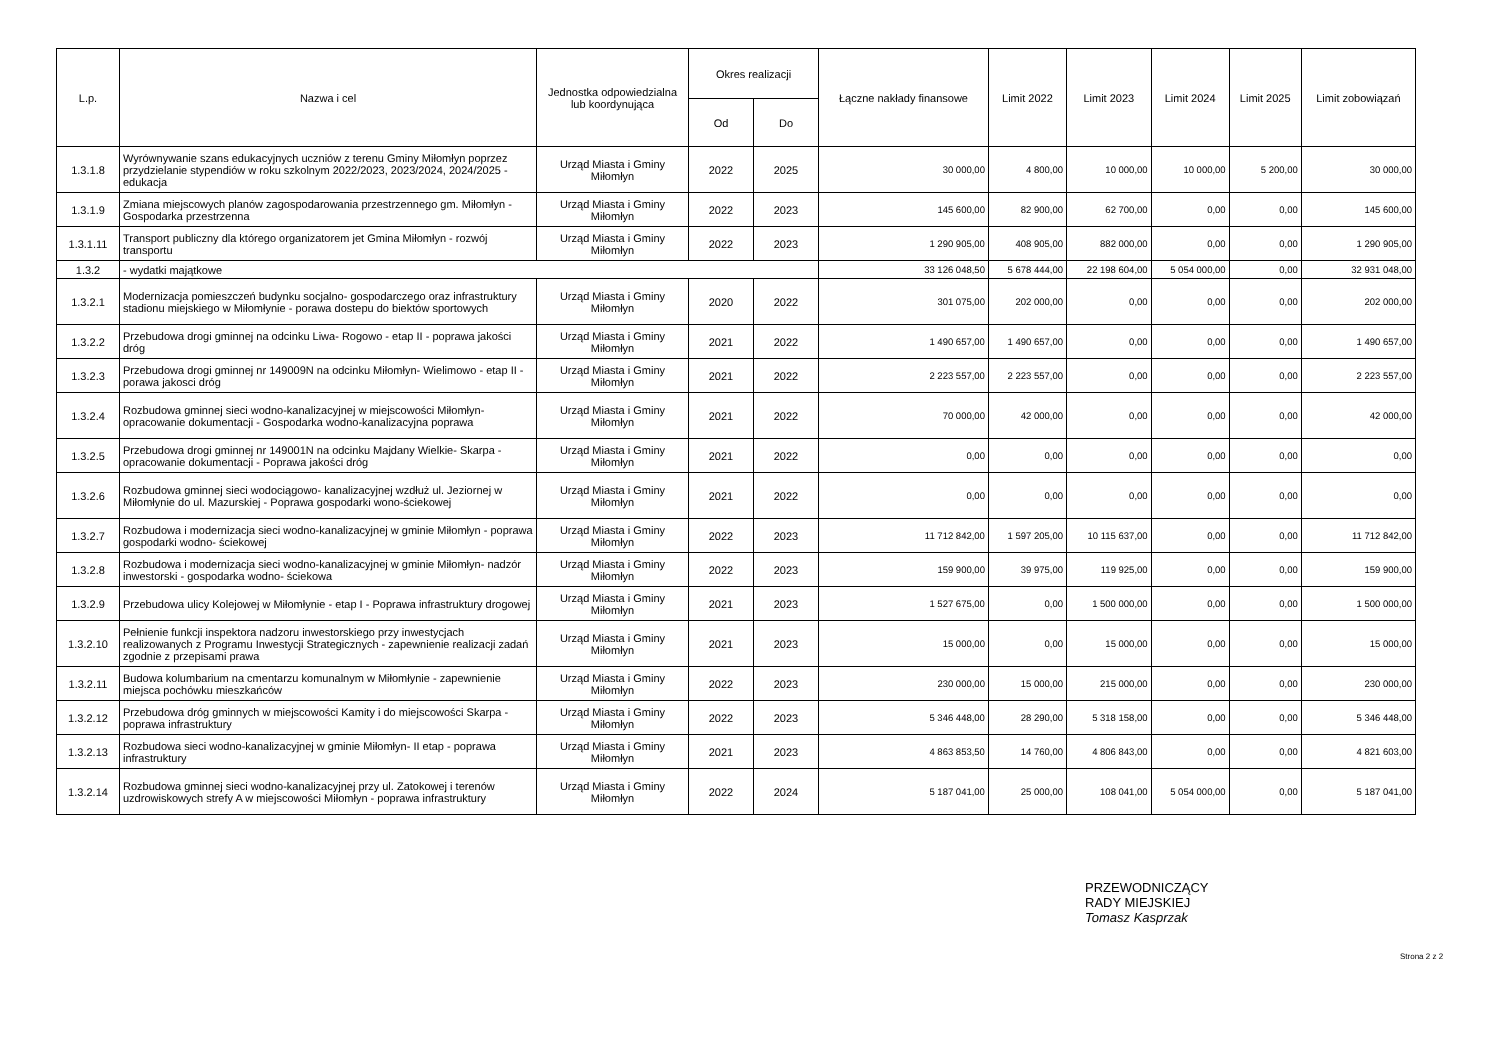| L.p. | Nazwa i cel | Jednostka odpowiedzialna lub koordynująca | Okres realizacji | | Łączne nakłady finansowe | Limit 2022 | Limit 2023 | Limit 2024 | Limit 2025 | Limit zobowiązań |
| --- | --- | --- | --- | --- | --- | --- | --- | --- | --- | --- |
| | | | Od | Do | | | | | | |
| 1.3.1.8 | Wyrównywanie szans edukacyjnych uczniów z terenu Gminy Miłomłyn poprzez przydzielanie stypendiów w roku szkolnym 2022/2023, 2023/2024, 2024/2025 - edukacja | Urząd Miasta i Gminy Miłomłyn | 2022 | 2025 | 30 000,00 | 4 800,00 | 10 000,00 | 10 000,00 | 5 200,00 | 30 000,00 |
| 1.3.1.9 | Zmiana miejscowych planów zagospodarowania przestrzennego gm. Miłomłyn - Gospodarka przestrzenna | Urząd Miasta i Gminy Miłomłyn | 2022 | 2023 | 145 600,00 | 82 900,00 | 62 700,00 | 0,00 | 0,00 | 145 600,00 |
| 1.3.1.11 | Transport publiczny dla którego organizatorem jet Gmina Miłomłyn - rozwój transportu | Urząd Miasta i Gminy Miłomłyn | 2022 | 2023 | 1 290 905,00 | 408 905,00 | 882 000,00 | 0,00 | 0,00 | 1 290 905,00 |
| 1.3.2 | - wydatki majątkowe | | | | 33 126 048,50 | 5 678 444,00 | 22 198 604,00 | 5 054 000,00 | 0,00 | 32 931 048,00 |
| 1.3.2.1 | Modernizacja pomieszczeń budynku socjalno- gospodarczego oraz infrastruktury stadionu miejskiego w Miłomłynie - porawa dostepu do biektów sportowych | Urząd Miasta i Gminy Miłomłyn | 2020 | 2022 | 301 075,00 | 202 000,00 | 0,00 | 0,00 | 0,00 | 202 000,00 |
| 1.3.2.2 | Przebudowa drogi gminnej na odcinku Liwa- Rogowo - etap II - poprawa jakości dróg | Urząd Miasta i Gminy Miłomłyn | 2021 | 2022 | 1 490 657,00 | 1 490 657,00 | 0,00 | 0,00 | 0,00 | 1 490 657,00 |
| 1.3.2.3 | Przebudowa drogi gminnej nr 149009N na odcinku Miłomłyn- Wielimowo - etap II - porawa jakosci dróg | Urząd Miasta i Gminy Miłomłyn | 2021 | 2022 | 2 223 557,00 | 2 223 557,00 | 0,00 | 0,00 | 0,00 | 2 223 557,00 |
| 1.3.2.4 | Rozbudowa gminnej sieci wodno-kanalizacyjnej w miejscowości Miłomłyn- opracowanie dokumentacji - Gospodarka wodno-kanalizacyjna poprawa | Urząd Miasta i Gminy Miłomłyn | 2021 | 2022 | 70 000,00 | 42 000,00 | 0,00 | 0,00 | 0,00 | 42 000,00 |
| 1.3.2.5 | Przebudowa drogi gminnej nr 149001N na odcinku Majdany Wielkie- Skarpa - opracowanie dokumentacji - Poprawa jakości dróg | Urząd Miasta i Gminy Miłomłyn | 2021 | 2022 | 0,00 | 0,00 | 0,00 | 0,00 | 0,00 | 0,00 |
| 1.3.2.6 | Rozbudowa gminnej sieci wodociągowo- kanalizacyjnej wzdłuż ul. Jeziornej w Miłomłynie do ul. Mazurskiej - Poprawa gospodarki wono-ściekowej | Urząd Miasta i Gminy Miłomłyn | 2021 | 2022 | 0,00 | 0,00 | 0,00 | 0,00 | 0,00 | 0,00 |
| 1.3.2.7 | Rozbudowa i modernizacja sieci wodno-kanalizacyjnej w gminie Miłomłyn - poprawa gospodarki wodno- ściekowej | Urząd Miasta i Gminy Miłomłyn | 2022 | 2023 | 11 712 842,00 | 1 597 205,00 | 10 115 637,00 | 0,00 | 0,00 | 11 712 842,00 |
| 1.3.2.8 | Rozbudowa i modernizacja sieci wodno-kanalizacyjnej w gminie Miłomłyn- nadzór inwestorski - gospodarka wodno- ściekowa | Urząd Miasta i Gminy Miłomłyn | 2022 | 2023 | 159 900,00 | 39 975,00 | 119 925,00 | 0,00 | 0,00 | 159 900,00 |
| 1.3.2.9 | Przebudowa ulicy Kolejowej w Miłomłynie - etap I - Poprawa infrastruktury drogowej | Urząd Miasta i Gminy Miłomłyn | 2021 | 2023 | 1 527 675,00 | 0,00 | 1 500 000,00 | 0,00 | 0,00 | 1 500 000,00 |
| 1.3.2.10 | Pełnienie funkcji inspektora nadzoru inwestorskiego przy inwestycjach realizowanych z Programu Inwestycji Strategicznych - zapewnienie realizacji zadań zgodnie z przepisami prawa | Urząd Miasta i Gminy Miłomłyn | 2021 | 2023 | 15 000,00 | 0,00 | 15 000,00 | 0,00 | 0,00 | 15 000,00 |
| 1.3.2.11 | Budowa kolumbarium na cmentarzu komunalnym w Miłomłynie - zapewnienie miejsca pochówku mieszkańców | Urząd Miasta i Gminy Miłomłyn | 2022 | 2023 | 230 000,00 | 15 000,00 | 215 000,00 | 0,00 | 0,00 | 230 000,00 |
| 1.3.2.12 | Przebudowa dróg gminnych w miejscowości Kamity i do miejscowości Skarpa - poprawa infrastruktury | Urząd Miasta i Gminy Miłomłyn | 2022 | 2023 | 5 346 448,00 | 28 290,00 | 5 318 158,00 | 0,00 | 0,00 | 5 346 448,00 |
| 1.3.2.13 | Rozbudowa sieci wodno-kanalizacyjnej w gminie Miłomłyn- II etap - poprawa infrastruktury | Urząd Miasta i Gminy Miłomłyn | 2021 | 2023 | 4 863 853,50 | 14 760,00 | 4 806 843,00 | 0,00 | 0,00 | 4 821 603,00 |
| 1.3.2.14 | Rozbudowa gminnej sieci wodno-kanalizacyjnej przy ul. Zatokowej i terenów uzdrowiskowych strefy A w miejscowości Miłomłyn - poprawa infrastruktury | Urząd Miasta i Gminy Miłomłyn | 2022 | 2024 | 5 187 041,00 | 25 000,00 | 108 041,00 | 5 054 000,00 | 0,00 | 5 187 041,00 |
PRZEWODNICZĄCY
RADY MIEJSKIEJ
Tomasz Kasprzak
Strona 2 z 2